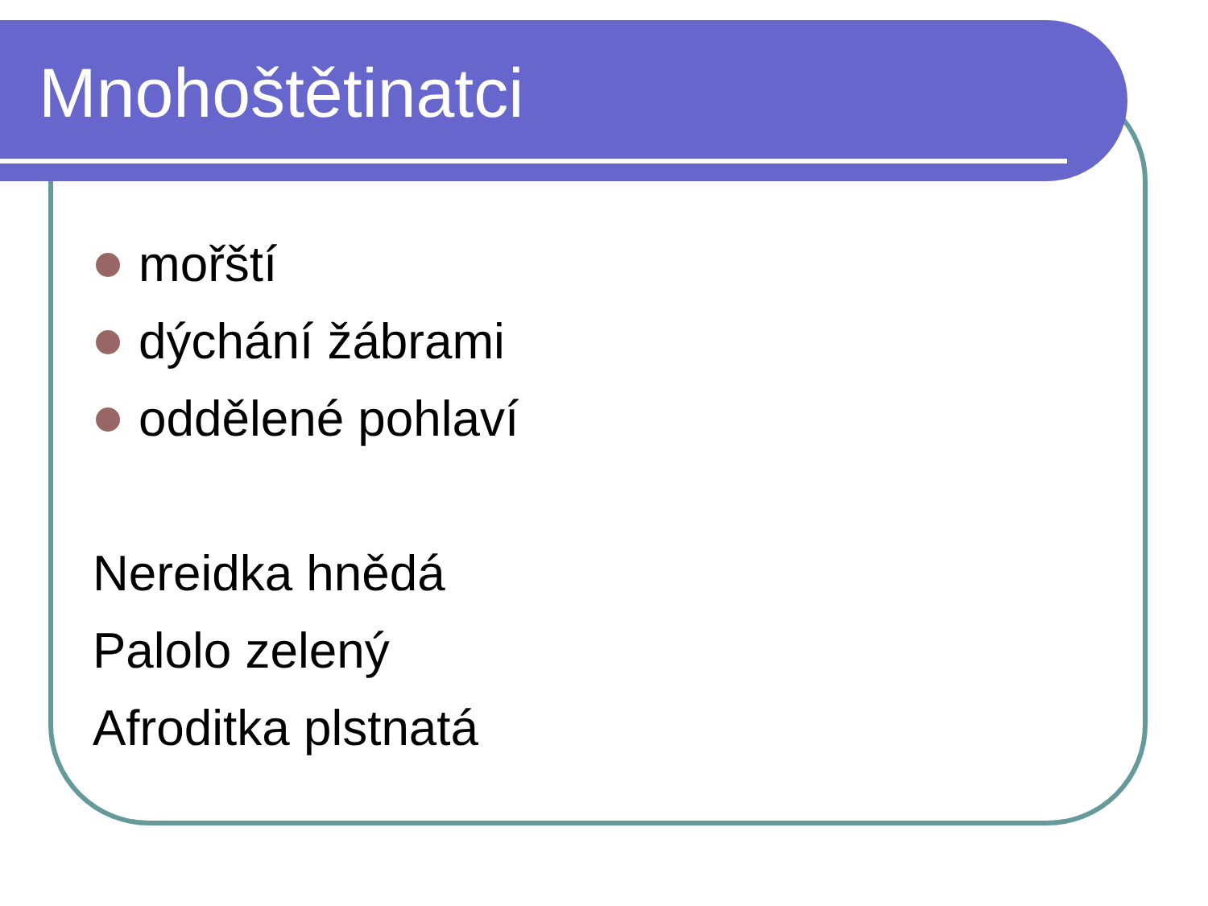Mnohoštětinatci
mořští
dýchání žábrami
oddělené pohlaví
Nereidka hnědá
Palolo zelený
Afroditka plstnatá